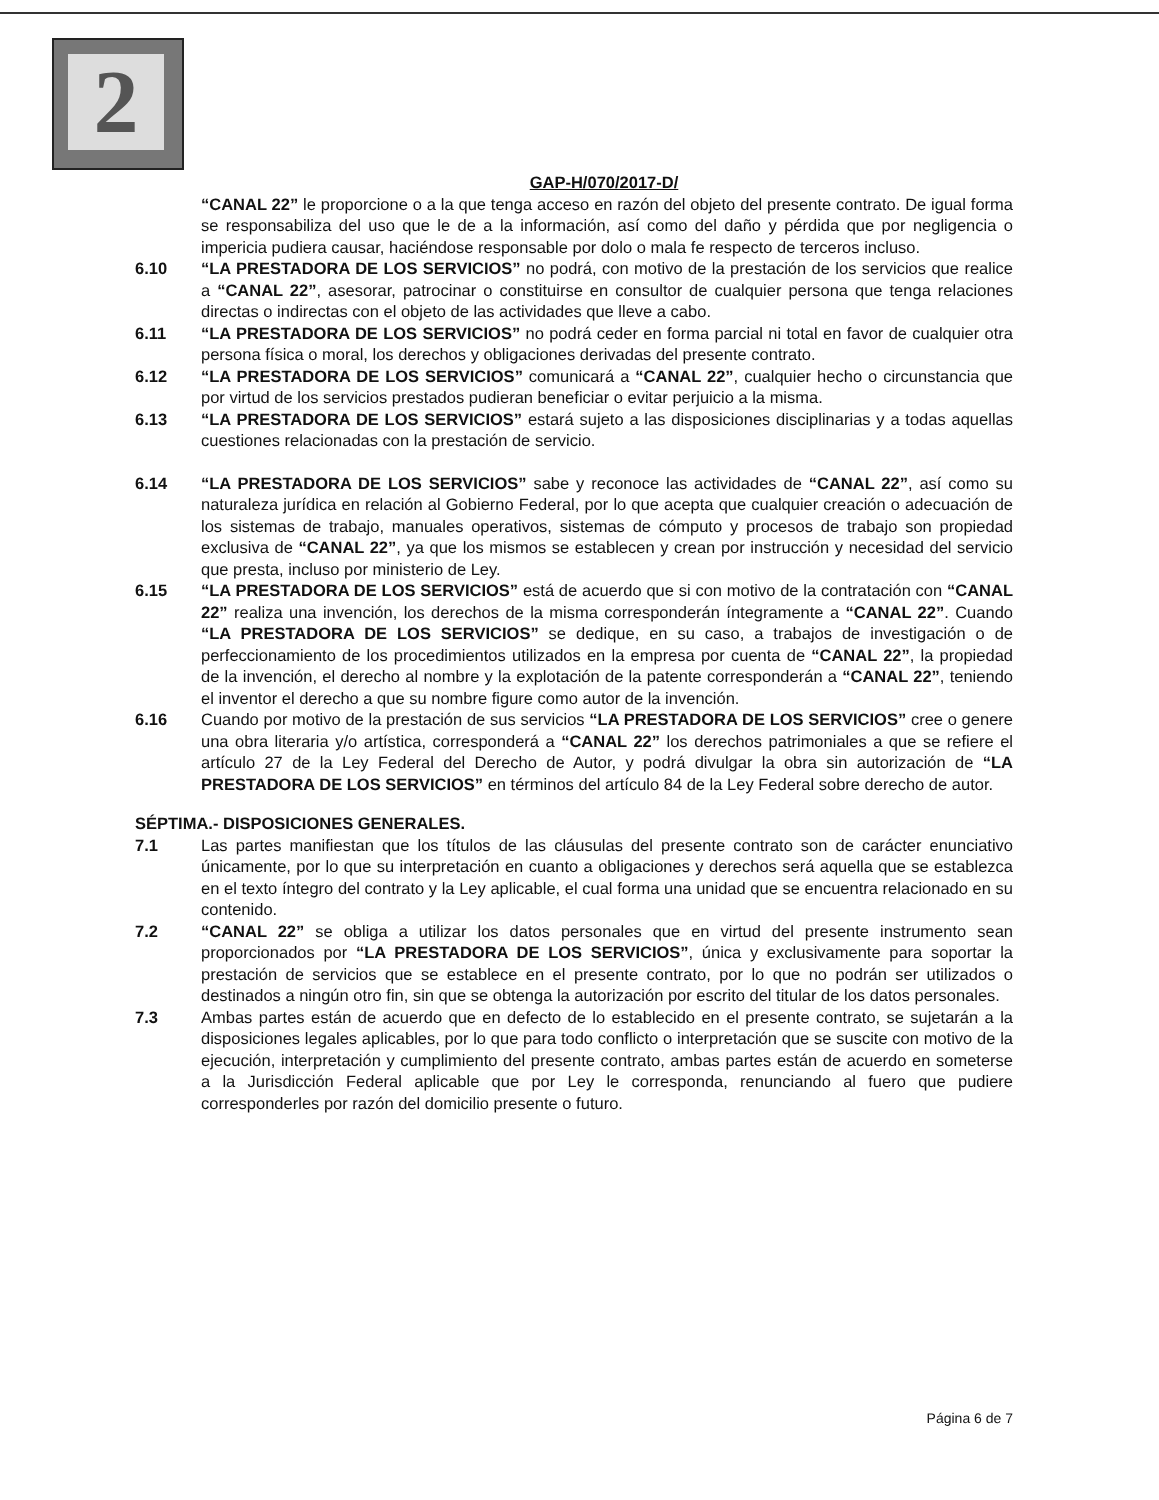2
GAP-H/070/2017-D/
“CANAL 22” le proporcione o a la que tenga acceso en razón del objeto del presente contrato. De igual forma se responsabiliza del uso que le de a la información, así como del daño y pérdida que por negligencia o impericia pudiera causar, haciéndose responsable por dolo o mala fe respecto de terceros incluso.
6.10 “LA PRESTADORA DE LOS SERVICIOS” no podrá, con motivo de la prestación de los servicios que realice a “CANAL 22”, asesorar, patrocinar o constituirse en consultor de cualquier persona que tenga relaciones directas o indirectas con el objeto de las actividades que lleve a cabo.
6.11 “LA PRESTADORA DE LOS SERVICIOS” no podrá ceder en forma parcial ni total en favor de cualquier otra persona física o moral, los derechos y obligaciones derivadas del presente contrato.
6.12 “LA PRESTADORA DE LOS SERVICIOS” comunicará a “CANAL 22”, cualquier hecho o circunstancia que por virtud de los servicios prestados pudieran beneficiar o evitar perjuicio a la misma.
6.13 “LA PRESTADORA DE LOS SERVICIOS” estará sujeto a las disposiciones disciplinarias y a todas aquellas cuestiones relacionadas con la prestación de servicio.
6.14 “LA PRESTADORA DE LOS SERVICIOS” sabe y reconoce las actividades de “CANAL 22”, así como su naturaleza jurídica en relación al Gobierno Federal, por lo que acepta que cualquier creación o adecuación de los sistemas de trabajo, manuales operativos, sistemas de cómputo y procesos de trabajo son propiedad exclusiva de “CANAL 22”, ya que los mismos se establecen y crean por instrucción y necesidad del servicio que presta, incluso por ministerio de Ley.
6.15 “LA PRESTADORA DE LOS SERVICIOS” está de acuerdo que si con motivo de la contratación con “CANAL 22” realiza una invención, los derechos de la misma corresponderán íntegramente a “CANAL 22”. Cuando “LA PRESTADORA DE LOS SERVICIOS” se dedique, en su caso, a trabajos de investigación o de perfeccionamiento de los procedimientos utilizados en la empresa por cuenta de “CANAL 22”, la propiedad de la invención, el derecho al nombre y la explotación de la patente corresponderán a “CANAL 22”, teniendo el inventor el derecho a que su nombre figure como autor de la invención.
6.16 Cuando por motivo de la prestación de sus servicios “LA PRESTADORA DE LOS SERVICIOS” cree o genere una obra literaria y/o artística, corresponderá a “CANAL 22” los derechos patrimoniales a que se refiere el artículo 27 de la Ley Federal del Derecho de Autor, y podrá divulgar la obra sin autorización de “LA PRESTADORA DE LOS SERVICIOS” en términos del artículo 84 de la Ley Federal sobre derecho de autor.
SÉPTIMA.- DISPOSICIONES GENERALES.
7.1 Las partes manifiestan que los títulos de las cláusulas del presente contrato son de carácter enunciativo únicamente, por lo que su interpretación en cuanto a obligaciones y derechos será aquella que se establezca en el texto íntegro del contrato y la Ley aplicable, el cual forma una unidad que se encuentra relacionado en su contenido.
7.2 “CANAL 22” se obliga a utilizar los datos personales que en virtud del presente instrumento sean proporcionados por “LA PRESTADORA DE LOS SERVICIOS”, única y exclusivamente para soportar la prestación de servicios que se establece en el presente contrato, por lo que no podrán ser utilizados o destinados a ningún otro fin, sin que se obtenga la autorización por escrito del titular de los datos personales.
7.3 Ambas partes están de acuerdo que en defecto de lo establecido en el presente contrato, se sujetarán a la disposiciones legales aplicables, por lo que para todo conflicto o interpretación que se suscite con motivo de la ejecución, interpretación y cumplimiento del presente contrato, ambas partes están de acuerdo en someterse a la Jurisdicción Federal aplicable que por Ley le corresponda, renunciando al fuero que pudiere corresponderles por razón del domicilio presente o futuro.
Página 6 de 7